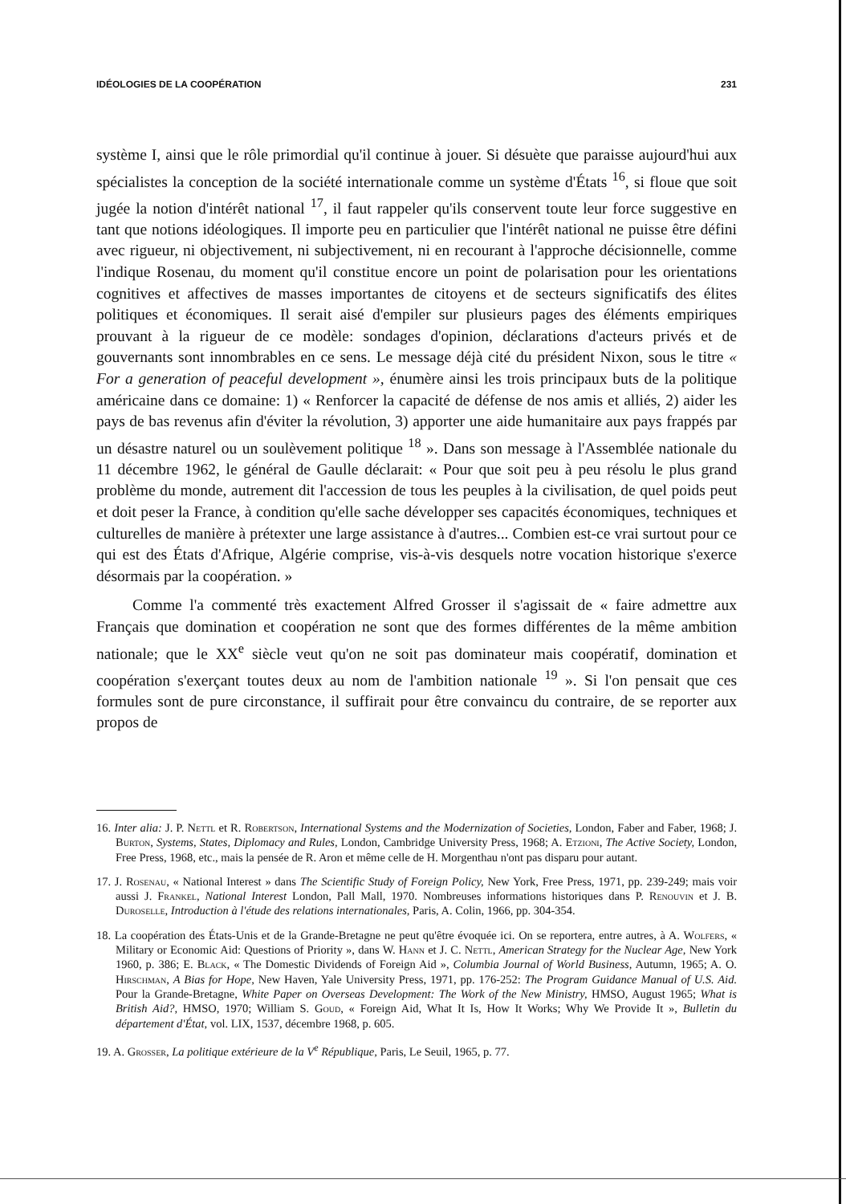IDÉOLOGIES DE LA COOPÉRATION 231
système I, ainsi que le rôle primordial qu'il continue à jouer. Si désuète que paraisse aujourd'hui aux spécialistes la conception de la société internationale comme un système d'États <sup>16</sup>, si floue que soit jugée la notion d'intérêt national <sup>17</sup>, il faut rappeler qu'ils conservent toute leur force suggestive en tant que notions idéologiques. Il importe peu en particulier que l'intérêt national ne puisse être défini avec rigueur, ni objectivement, ni subjectivement, ni en recourant à l'approche décisionnelle, comme l'indique Rosenau, du moment qu'il constitue encore un point de polarisation pour les orientations cognitives et affectives de masses importantes de citoyens et de secteurs significatifs des élites politiques et économiques. Il serait aisé d'empiler sur plusieurs pages des éléments empiriques prouvant à la rigueur de ce modèle: sondages d'opinion, déclarations d'acteurs privés et de gouvernants sont innombrables en ce sens. Le message déjà cité du président Nixon, sous le titre « For a generation of peaceful development », énumère ainsi les trois principaux buts de la politique américaine dans ce domaine: 1) « Renforcer la capacité de défense de nos amis et alliés, 2) aider les pays de bas revenus afin d'éviter la révolution, 3) apporter une aide humanitaire aux pays frappés par un désastre naturel ou un soulèvement politique <sup>18</sup> ». Dans son message à l'Assemblée nationale du 11 décembre 1962, le général de Gaulle déclarait: « Pour que soit peu à peu résolu le plus grand problème du monde, autrement dit l'accession de tous les peuples à la civilisation, de quel poids peut et doit peser la France, à condition qu'elle sache développer ses capacités économiques, techniques et culturelles de manière à prétexter une large assistance à d'autres... Combien est-ce vrai surtout pour ce qui est des États d'Afrique, Algérie comprise, vis-à-vis desquels notre vocation historique s'exerce désormais par la coopération. »
Comme l'a commenté très exactement Alfred Grosser il s'agissait de « faire admettre aux Français que domination et coopération ne sont que des formes différentes de la même ambition nationale; que le XX<sup>e</sup> siècle veut qu'on ne soit pas dominateur mais coopératif, domination et coopération s'exerçant toutes deux au nom de l'ambition nationale <sup>19</sup> ». Si l'on pensait que ces formules sont de pure circonstance, il suffirait pour être convaincu du contraire, de se reporter aux propos de
16. Inter alia: J. P. Nettl et R. Robertson, International Systems and the Modernization of Societies, London, Faber and Faber, 1968; J. Burton, Systems, States, Diplomacy and Rules, London, Cambridge University Press, 1968; A. Etzioni, The Active Society, London, Free Press, 1968, etc., mais la pensée de R. Aron et même celle de H. Morgenthau n'ont pas disparu pour autant.
17. J. Rosenau, « National Interest » dans The Scientific Study of Foreign Policy, New York, Free Press, 1971, pp. 239-249; mais voir aussi J. Frankel, National Interest London, Pall Mall, 1970. Nombreuses informations historiques dans P. Renouvin et J. B. Duroselle, Introduction à l'étude des relations internationales, Paris, A. Colin, 1966, pp. 304-354.
18. La coopération des États-Unis et de la Grande-Bretagne ne peut qu'être évoquée ici. On se reportera, entre autres, à A. Wolfers, « Military or Economic Aid: Questions of Priority », dans W. Hann et J. C. Nettl, American Strategy for the Nuclear Age, New York 1960, p. 386; E. Black, « The Domestic Dividends of Foreign Aid », Columbia Journal of World Business, Autumn, 1965; A. O. Hirschman, A Bias for Hope, New Haven, Yale University Press, 1971, pp. 176-252: The Program Guidance Manual of U.S. Aid. Pour la Grande-Bretagne, White Paper on Overseas Development: The Work of the New Ministry, HMSO, August 1965; What is British Aid?, HMSO, 1970; William S. Goud, « Foreign Aid, What It Is, How It Works; Why We Provide It », Bulletin du département d'État, vol. LIX, 1537, décembre 1968, p. 605.
19. A. Grosser, La politique extérieure de la V<sup>e</sup> République, Paris, Le Seuil, 1965, p. 77.